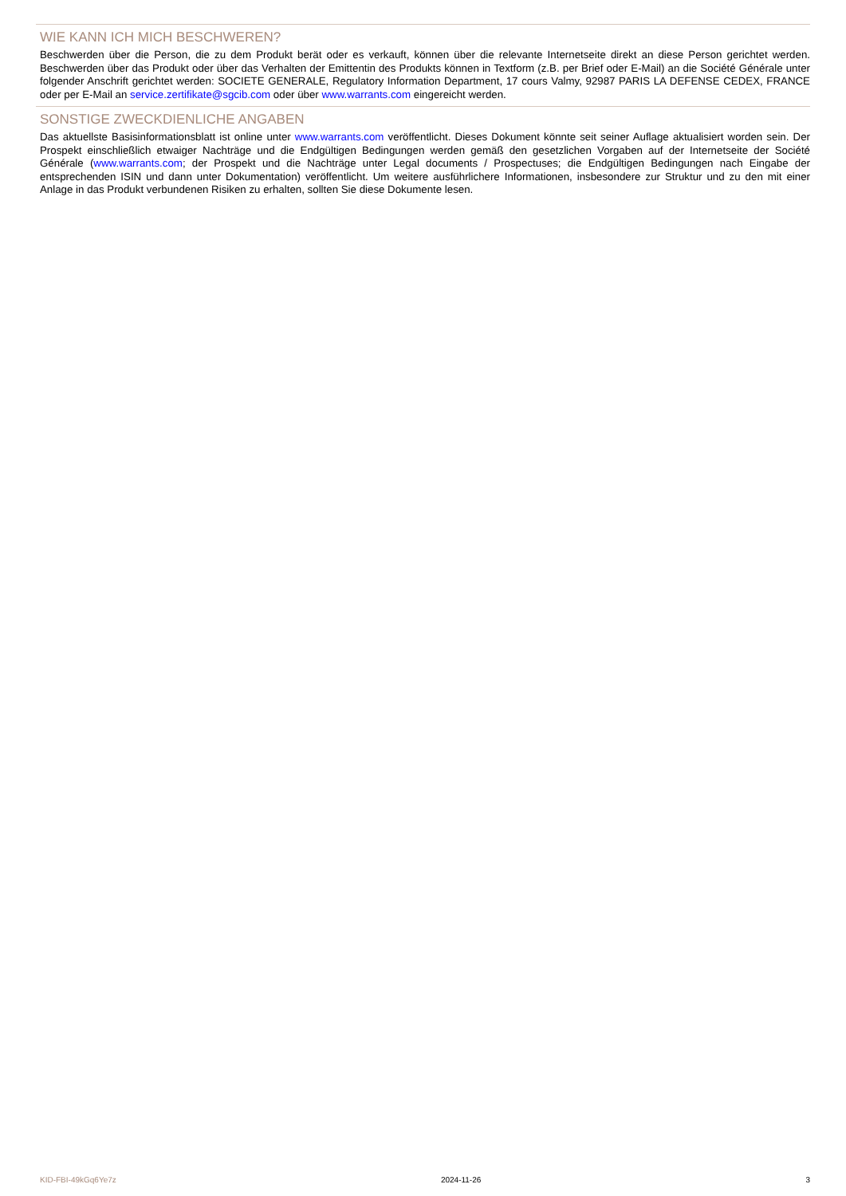WIE KANN ICH MICH BESCHWEREN?
Beschwerden über die Person, die zu dem Produkt berät oder es verkauft, können über die relevante Internetseite direkt an diese Person gerichtet werden. Beschwerden über das Produkt oder über das Verhalten der Emittentin des Produkts können in Textform (z.B. per Brief oder E-Mail) an die Société Générale unter folgender Anschrift gerichtet werden: SOCIETE GENERALE, Regulatory Information Department, 17 cours Valmy, 92987 PARIS LA DEFENSE CEDEX, FRANCE oder per E-Mail an service.zertifikate@sgcib.com oder über www.warrants.com eingereicht werden.
SONSTIGE ZWECKDIENLICHE ANGABEN
Das aktuellste Basisinformationsblatt ist online unter www.warrants.com veröffentlicht. Dieses Dokument könnte seit seiner Auflage aktualisiert worden sein. Der Prospekt einschließlich etwaiger Nachträge und die Endgültigen Bedingungen werden gemäß den gesetzlichen Vorgaben auf der Internetseite der Société Générale (www.warrants.com; der Prospekt und die Nachträge unter Legal documents / Prospectuses; die Endgültigen Bedingungen nach Eingabe der entsprechenden ISIN und dann unter Dokumentation) veröffentlicht. Um weitere ausführlichere Informationen, insbesondere zur Struktur und zu den mit einer Anlage in das Produkt verbundenen Risiken zu erhalten, sollten Sie diese Dokumente lesen.
KID-FBI-49kGq6Ye7z 2024-11-26 3